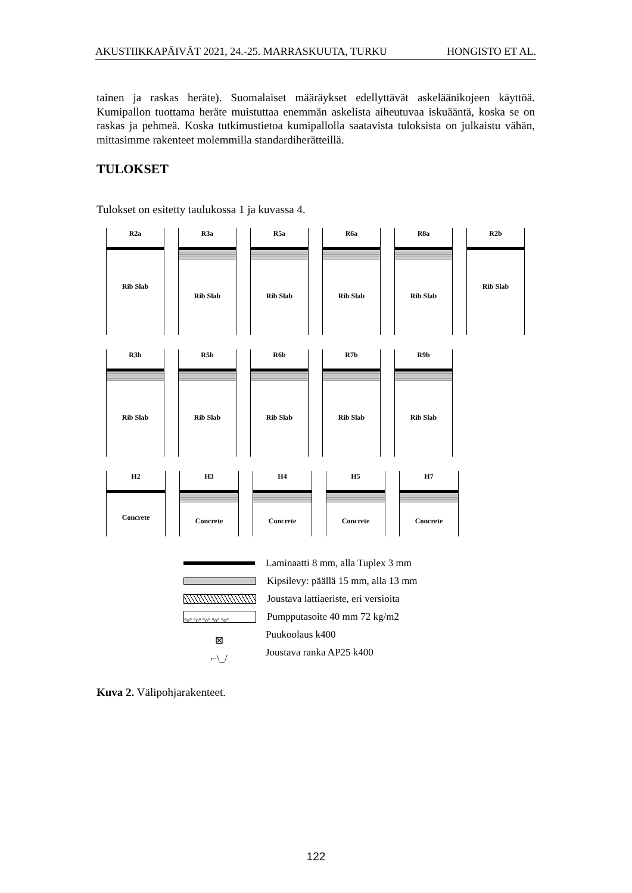AKUSTIIKKAPÄIVÄT 2021, 24.-25. MARRASKUUTA, TURKU HONGISTO ET AL.
tainen ja raskas heräte). Suomalaiset määräykset edellyttävät askeläänikojeen käyttöä. Kumipallon tuottama heräte muistuttaa enemmän askelista aiheutuvaa iskuääntä, koska se on raskas ja pehmeä. Koska tutkimustietoa kumipallolla saatavista tuloksista on julkaistu vähän, mittasimme rakenteet molemmilla standardiherätteillä.
TULOKSET
Tulokset on esitetty taulukossa 1 ja kuvassa 4.
R2a
Rib Slab
R3a
Rib Slab
R5a
Rib Slab
R6a
Rib Slab
R8a
Rib Slab
R2b
Rib Slab
R3b
Rib Slab
R5b
Rib Slab
R6b
Rib Slab
R7b
Rib Slab
R9b
Rib Slab
H2
Concrete
H3
Concrete
H4
Concrete
H5
Concrete
H7
Concrete
Laminaatti 8 mm, alla Tuplex 3 mm
Kipsilevy: päällä 15 mm, alla 13 mm
Joustava lattiaeriste, eri versioita
°o° °o° °o° °o° °o° Pumpputasoite 40 mm 72 kg/m2
⊠ Puukoolaus k400
⌐\_/ Joustava ranka AP25 k400
Kuva 2. Välipohjarakenteet.
122